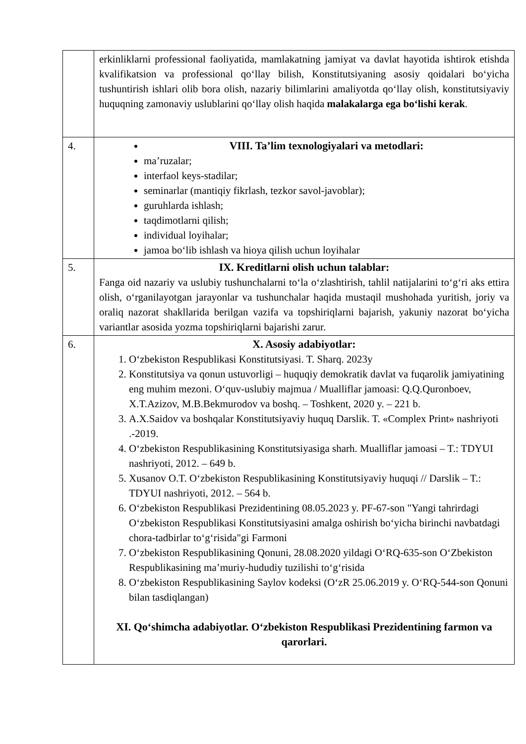| | erkinliklarni professional faoliyatida, mamlakatning jamiyat va davlat hayotida ishtirok etishda kvalifikatsion va professional qo‘llay bilish, Konstitutsiyaning asosiy qoidalari bo‘yicha tushuntirish ishlari olib bora olish, nazariy bilimlarini amaliyotda qo‘llay olish, konstitutsiyaviy huquqning zamonaviy uslublarini qo‘llay olish haqida malakalarga ega bo‘lishi kerak . |
| 4. | VIII. Ta’lim texnologiyalari va metodlari: ma’ruzalar; interfaol keys-stadilar; seminarlar (mantiqiy fikrlash, tezkor savol-javoblar); guruhlarda ishlash; taqdimotlarni qilish; individual loyihalar; jamoa bo‘lib ishlash va hioya qilish uchun loyihalar |
| 5. | IX. Kreditlarni olish uchun talablar: Fanga oid nazariy va uslubiy tushunchalarni to‘la o‘zlashtirish, tahlil natijalarini to‘g‘ri aks ettira olish, o‘rganilayotgan jarayonlar va tushunchalar haqida mustaqil mushohada yuritish, joriy va oraliq nazorat shakllarida berilgan vazifa va topshiriqlarni bajarish, yakuniy nazorat bo‘yicha variantlar asosida yozma topshiriqlarni bajarishi zarur. |
| 6. | X. Asosiy adabiyotlar: 1. O‘zbekiston Respublikasi Konstitutsiyasi. T. Sharq. 2023y 2. Konstitutsiya va qonun ustuvorligi – huquqiy demokratik davlat va fuqarolik jamiyatining eng muhim mezoni. O‘quv-uslubiy majmua / Mualliflar jamoasi: Q.Q.Quronboev, X.T.Azizov, M.B.Bekmurodov va boshq. – Toshkent, 2020 y. – 221 b. 3. A.X.Saidov va boshqalar Konstitutsiyaviy huquq Darslik. T. «Complex Print» nashriyoti .-2019. 4. O‘zbekiston Respublikasining Konstitutsiyasiga sharh. Mualliflar jamoasi – T.: TDYUI nashriyoti, 2012. – 649 b. 5. Xusanov O.T. O‘zbekiston Respublikasining Konstitutsiyaviy huquqi // Darslik – T.: TDYUI nashriyoti, 2012. – 564 b. 6. O‘zbekiston Respublikasi Prezidentining 08.05.2023 y. PF-67-son "Yangi tahrirdagi O‘zbekiston Respublikasi Konstitutsiyasini amalga oshirish bo‘yicha birinchi navbatdagi chora-tadbirlar to‘g‘risida"gi Farmoni 7. O‘zbekiston Respublikasining Qonuni, 28.08.2020 yildagi O‘RQ-635-son O‘Zbekiston Respublikasining ma’muriy-hududiy tuzilishi to‘g‘risida 8. O‘zbekiston Respublikasining Saylov kodeksi (O‘zR 25.06.2019 y. O‘RQ-544-son Qonuni bilan tasdiqlangan) XI. Qo‘shimcha adabiyotlar. O‘zbekiston Respublikasi Prezidentining farmon va qarorlari. |